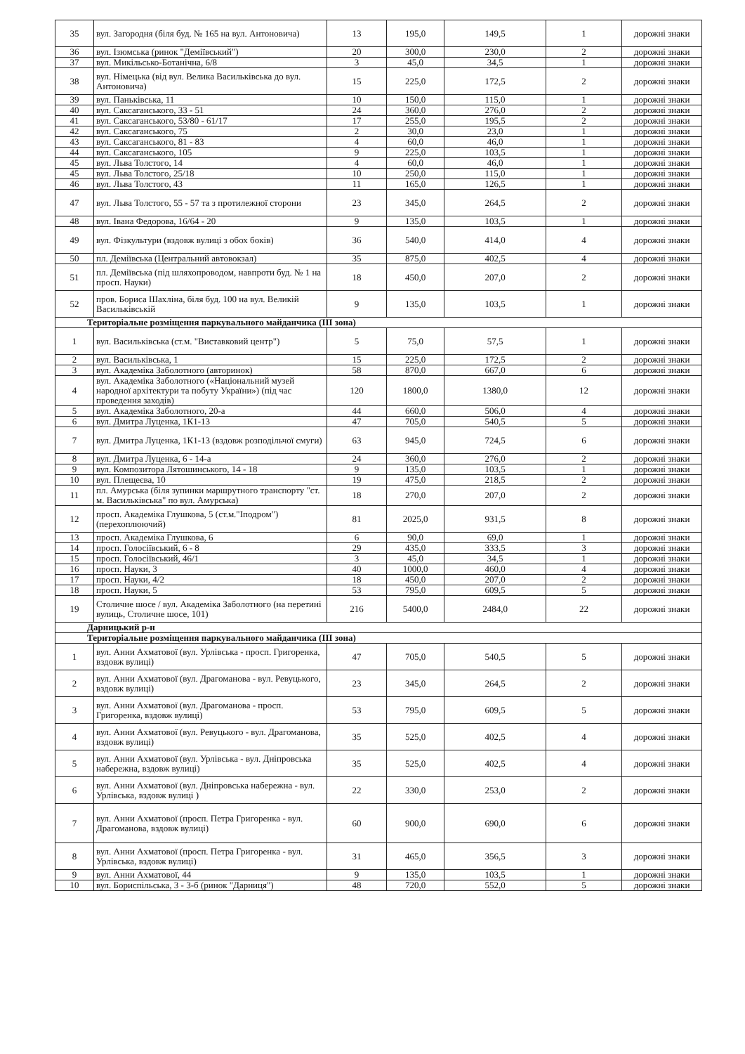| 35 | вул. Загородня (біля буд. № 165 на вул. Антоновича) | 13 | 195,0 | 149,5 | 1 | дорожні знаки |
| 36 | вул. Ізюмська (ринок "Деміївський") | 20 | 300,0 | 230,0 | 2 | дорожні знаки |
| 37 | вул. Микільсько-Ботанічна, 6/8 | 3 | 45,0 | 34,5 | 1 | дорожні знаки |
| 38 | вул. Німецька (від вул. Велика Васильківська до вул. Антоновича) | 15 | 225,0 | 172,5 | 2 | дорожні знаки |
| 39 | вул. Паньківська, 11 | 10 | 150,0 | 115,0 | 1 | дорожні знаки |
| 40 | вул. Саксаганського, 33 - 51 | 24 | 360,0 | 276,0 | 2 | дорожні знаки |
| 41 | вул. Саксаганського, 53/80 - 61/17 | 17 | 255,0 | 195,5 | 2 | дорожні знаки |
| 42 | вул. Саксаганського, 75 | 2 | 30,0 | 23,0 | 1 | дорожні знаки |
| 43 | вул. Саксаганського, 81 - 83 | 4 | 60,0 | 46,0 | 1 | дорожні знаки |
| 44 | вул. Саксаганського, 105 | 9 | 225,0 | 103,5 | 1 | дорожні знаки |
| 45 | вул. Льва Толстого, 14 | 4 | 60,0 | 46,0 | 1 | дорожні знаки |
| 45 | вул. Льва Толстого, 25/18 | 10 | 250,0 | 115,0 | 1 | дорожні знаки |
| 46 | вул. Льва Толстого, 43 | 11 | 165,0 | 126,5 | 1 | дорожні знаки |
| 47 | вул. Льва Толстого, 55 - 57 та з протилежної сторони | 23 | 345,0 | 264,5 | 2 | дорожні знаки |
| 48 | вул. Івана Федорова, 16/64 - 20 | 9 | 135,0 | 103,5 | 1 | дорожні знаки |
| 49 | вул. Фізкультури (вздовж вулиці з обох боків) | 36 | 540,0 | 414,0 | 4 | дорожні знаки |
| 50 | пл. Деміївська (Центральний автовокзал) | 35 | 875,0 | 402,5 | 4 | дорожні знаки |
| 51 | пл. Деміївська (під шляхопроводом, навпроти буд. № 1 на просп. Науки) | 18 | 450,0 | 207,0 | 2 | дорожні знаки |
| 52 | пров. Бориса Шахліна, біля буд. 100 на вул. Великій Васильківській | 9 | 135,0 | 103,5 | 1 | дорожні знаки |
| Територіальне розміщення паркувального майданчика (ІІІ зона) | | | | | | |
| 1 | вул. Васильківська (ст.м. "Виставковий центр") | 5 | 75,0 | 57,5 | 1 | дорожні знаки |
| 2 | вул. Васильківська, 1 | 15 | 225,0 | 172,5 | 2 | дорожні знаки |
| 3 | вул. Академіка Заболотного (авторинок) | 58 | 870,0 | 667,0 | 6 | дорожні знаки |
| 4 | вул. Академіка Заболотного («Національний музей народної архітектури та побуту України») (під час проведення заходів) | 120 | 1800,0 | 1380,0 | 12 | дорожні знаки |
| 5 | вул. Академіка Заболотного, 20-а | 44 | 660,0 | 506,0 | 4 | дорожні знаки |
| 6 | вул. Дмитра Луценка, 1К1-13 | 47 | 705,0 | 540,5 | 5 | дорожні знаки |
| 7 | вул. Дмитра Луценка, 1К1-13 (вздовж розподільчої смуги) | 63 | 945,0 | 724,5 | 6 | дорожні знаки |
| 8 | вул. Дмитра Луценка, 6 - 14-а | 24 | 360,0 | 276,0 | 2 | дорожні знаки |
| 9 | вул. Композитора Лятошинського, 14 - 18 | 9 | 135,0 | 103,5 | 1 | дорожні знаки |
| 10 | вул. Плещеєва, 10 | 19 | 475,0 | 218,5 | 2 | дорожні знаки |
| 11 | пл. Амурська (біля зупинки маршрутного транспорту "ст. м. Васильківська" по вул. Амурська) | 18 | 270,0 | 207,0 | 2 | дорожні знаки |
| 12 | просп. Академіка Глушкова, 5 (ст.м."Іподром") (перехоплюючий) | 81 | 2025,0 | 931,5 | 8 | дорожні знаки |
| 13 | просп. Академіка Глушкова, 6 | 6 | 90,0 | 69,0 | 1 | дорожні знаки |
| 14 | просп. Голосіївський, 6 - 8 | 29 | 435,0 | 333,5 | 3 | дорожні знаки |
| 15 | просп. Голосіївський, 46/1 | 3 | 45,0 | 34,5 | 1 | дорожні знаки |
| 16 | просп. Науки, 3 | 40 | 1000,0 | 460,0 | 4 | дорожні знаки |
| 17 | просп. Науки, 4/2 | 18 | 450,0 | 207,0 | 2 | дорожні знаки |
| 18 | просп. Науки, 5 | 53 | 795,0 | 609,5 | 5 | дорожні знаки |
| 19 | Столичне шосе / вул. Академіка Заболотного (на перетині вулиць, Столичне шосе, 101) | 216 | 5400,0 | 2484,0 | 22 | дорожні знаки |
| Дарницький р-н | | | | | | |
| Територіальне розміщення паркувального майданчика (ІІІ зона) | | | | | | |
| 1 | вул. Анни Ахматової (вул. Урлівська - просп. Григоренка, вздовж вулиці) | 47 | 705,0 | 540,5 | 5 | дорожні знаки |
| 2 | вул. Анни Ахматової (вул. Драгоманова - вул. Ревуцького, вздовж вулиці) | 23 | 345,0 | 264,5 | 2 | дорожні знаки |
| 3 | вул. Анни Ахматової (вул. Драгоманова - просп. Григоренка, вздовж вулиці) | 53 | 795,0 | 609,5 | 5 | дорожні знаки |
| 4 | вул. Анни Ахматової (вул. Ревуцького - вул. Драгоманова, вздовж вулиці) | 35 | 525,0 | 402,5 | 4 | дорожні знаки |
| 5 | вул. Анни Ахматової (вул. Урлівська - вул. Дніпровська набережна, вздовж вулиці) | 35 | 525,0 | 402,5 | 4 | дорожні знаки |
| 6 | вул. Анни Ахматової (вул. Дніпровська набережна - вул. Урлівська, вздовж вулиці ) | 22 | 330,0 | 253,0 | 2 | дорожні знаки |
| 7 | вул. Анни Ахматової (просп. Петра Григоренка - вул. Драгоманова, вздовж вулиці) | 60 | 900,0 | 690,0 | 6 | дорожні знаки |
| 8 | вул. Анни Ахматової (просп. Петра Григоренка - вул. Урлівська, вздовж вулиці) | 31 | 465,0 | 356,5 | 3 | дорожні знаки |
| 9 | вул. Анни Ахматової, 44 | 9 | 135,0 | 103,5 | 1 | дорожні знаки |
| 10 | вул. Бориспільська, 3 - 3-б (ринок "Дарниця") | 48 | 720,0 | 552,0 | 5 | дорожні знаки |